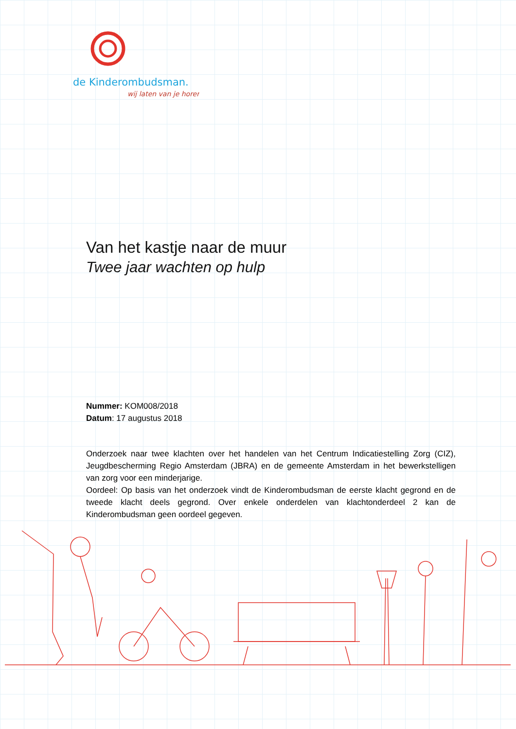de Kinderombudsman.
wij laten van je horen
Van het kastje naar de muur
Twee jaar wachten op hulp
Nummer: KOM008/2018
Datum: 17 augustus 2018
Onderzoek naar twee klachten over het handelen van het Centrum Indicatiestelling Zorg (CIZ), Jeugdbescherming Regio Amsterdam (JBRA) en de gemeente Amsterdam in het bewerkstelligen van zorg voor een minderjarige.
Oordeel: Op basis van het onderzoek vindt de Kinderombudsman de eerste klacht gegrond en de tweede klacht deels gegrond. Over enkele onderdelen van klachtonderdeel 2 kan de Kinderombudsman geen oordeel gegeven.